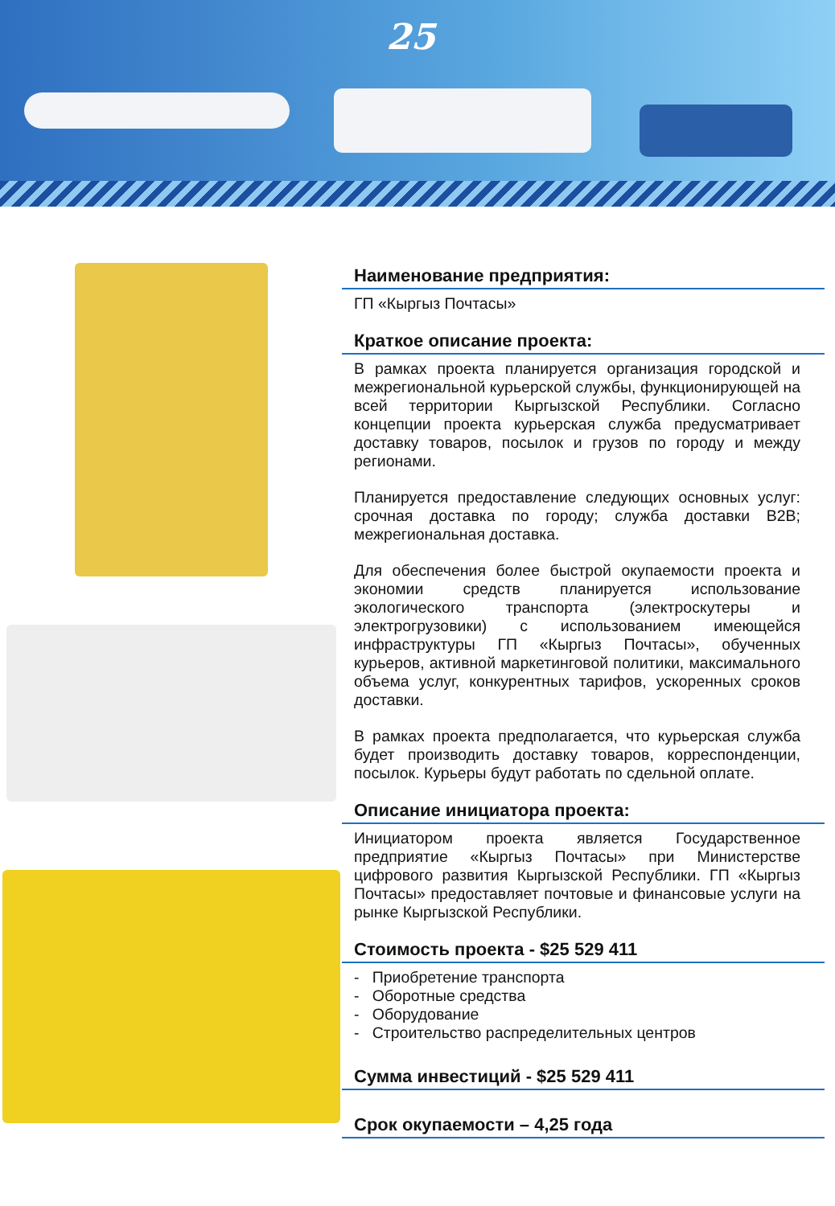25
Наименование предприятия:
ГП «Кыргыз Почтасы»
Краткое описание проекта:
В рамках проекта планируется организация городской и межрегиональной курьерской службы, функционирующей на всей территории Кыргызской Республики. Согласно концепции проекта курьерская служба предусматривает доставку товаров, посылок и грузов по городу и между регионами.
Планируется предоставление следующих основных услуг: срочная доставка по городу; служба доставки B2B; межрегиональная доставка.
Для обеспечения более быстрой окупаемости проекта и экономии средств планируется использование экологического транспорта (электроскутеры и электрогрузовики) с использованием имеющейся инфраструктуры ГП «Кыргыз Почтасы», обученных курьеров, активной маркетинговой политики, максимального объема услуг, конкурентных тарифов, ускоренных сроков доставки.
В рамках проекта предполагается, что курьерская служба будет производить доставку товаров, корреспонденции, посылок. Курьеры будут работать по сдельной оплате.
Описание инициатора проекта:
Инициатором проекта является Государственное предприятие «Кыргыз Почтасы» при Министерстве цифрового развития Кыргызской Республики. ГП «Кыргыз Почтасы» предоставляет почтовые и финансовые услуги на рынке Кыргызской Республики.
Стоимость проекта - $25 529 411
- Приобретение транспорта
- Оборотные средства
- Оборудование
- Строительство распределительных центров
Сумма инвестиций - $25 529 411
Срок окупаемости – 4,25 года